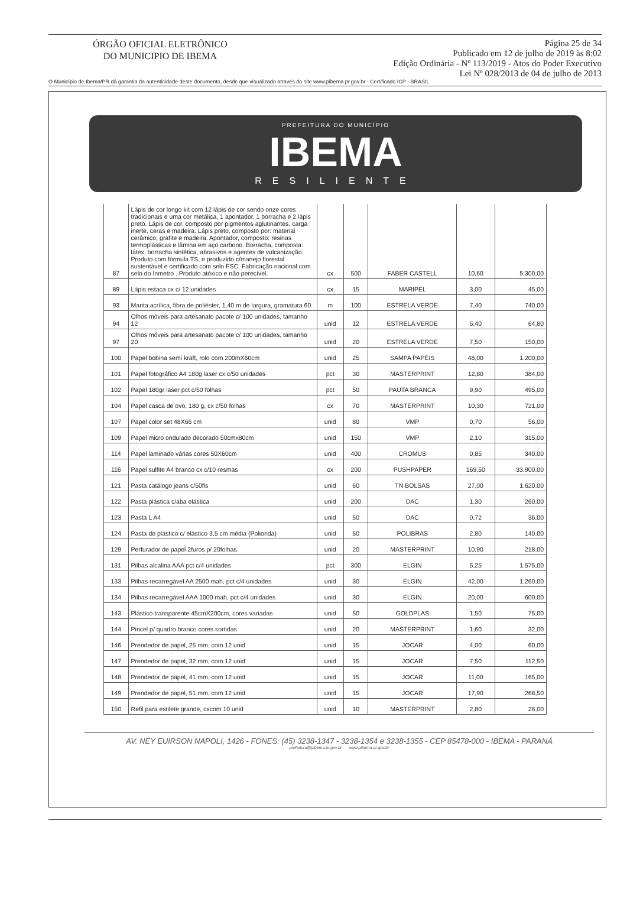ÓRGÃO OFICIAL ELETRÔNICO
DO MUNICIPIO DE IBEMA
Página 25 de 34
Publicado em 12 de julho de 2019 às 8:02
Edição Ordinária - Nº 113/2019 - Atos do Poder Executivo
Lei Nº 028/2013 de 04 de julho de 2013
O Município de Ibema/PR dá garantia da autenticidade deste documento, desde que visualizado através do site www.pibema.pr.gov.br - Certificado ICP - BRASIL
PREFEITURA DO MUNICÍPIO
IBEMA
RESILIENTE
| 87 | Lápis de cor longo kit com 12 lápis de cor sendo onze cores tradicionais e uma cor metálica, 1 apontador, 1 borracha e 2 lápis preto. Lápis de cor, composto por pigmentos aglutinantes, carga inerte, ceras e madeira. Lápis preto, composto por: material cerâmico, grafite e madeira. Apontador, composto: resinas termoplásticas e lâmina em aço carbono. Borracha, composta: látex, borracha sintética, abrasivos e agentes de vulcanização. Produto com fórmula TS, e produzido c/manejo florestal sustentável e certificado com selo FSC. Fabricação nacional com selo do Inmetro . Produto atóxico e não perecível. | cx | 500 | FABER CASTELL | 10,60 | 5.300,00 |
| 89 | Lápis estaca cx c/ 12 unidades | cx | 15 | MARIPEL | 3,00 | 45,00 |
| 93 | Manta acrílica, fibra de poliéster, 1,40 m de largura, gramatura 60 | m | 100 | ESTRELA VERDE | 7,40 | 740,00 |
| 94 | Olhos móveis para artesanato pacote c/ 100 unidades, tamanho 12 | unid | 12 | ESTRELA VERDE | 5,40 | 64,80 |
| 97 | Olhos móveis para artesanato pacote c/ 100 unidades, tamanho 20 | unid | 20 | ESTRELA VERDE | 7,50 | 150,00 |
| 100 | Papel bobina semi kraft, rolo com 200mX60cm | unid | 25 | SAMPA PAPÉIS | 48,00 | 1.200,00 |
| 101 | Papel fotográfico A4 180g laser cx c/50 unidades | pct | 30 | MASTERPRINT | 12,80 | 384,00 |
| 102 | Papel 180gr laser pct c/50 folhas | pct | 50 | PAUTA BRANCA | 9,90 | 495,00 |
| 104 | Papel casca de ovo, 180 g, cx c/50 folhas | cx | 70 | MASTERPRINT | 10,30 | 721,00 |
| 107 | Papel color set 48X66 cm | unid | 80 | VMP | 0,70 | 56,00 |
| 109 | Papel micro ondulado decorado 50cmx80cm | unid | 150 | VMP | 2,10 | 315,00 |
| 114 | Papel laminado várias cores 50X60cm | unid | 400 | CROMUS | 0,85 | 340,00 |
| 116 | Papel sulfite A4 branco cx c/10 resmas | cx | 200 | PUSHPAPER | 169,50 | 33.900,00 |
| 121 | Pasta catálogo jeans c/50fls | unid | 60 | TN BOLSAS | 27,00 | 1.620,00 |
| 122 | Pasta plástica c/aba elástica | unid | 200 | DAC | 1,30 | 260,00 |
| 123 | Pasta L A4 | unid | 50 | DAC | 0,72 | 36,00 |
| 124 | Pasta de plástico c/ elástico 3,5 cm média (Polionda) | unid | 50 | POLIBRAS | 2,80 | 140,00 |
| 129 | Perfurador de papel 2furos p/ 20folhas | unid | 20 | MASTERPRINT | 10,90 | 218,00 |
| 131 | Pilhas alcalina AAA pct c/4 unidades | pct | 300 | ELGIN | 5,25 | 1.575,00 |
| 133 | Pilhas recarregável AA 2500 mah, pct c/4 unidades | unid | 30 | ELGIN | 42,00 | 1.260,00 |
| 134 | Pilhas recarregável AAA 1000 mah, pct c/4 unidades | unid | 30 | ELGIN | 20,00 | 600,00 |
| 143 | Plástico transparente 45cmX200cm, cores variadas | unid | 50 | GOLDPLAS | 1,50 | 75,00 |
| 144 | Pincel p/ quadro branco cores sortidas | unid | 20 | MASTERPRINT | 1,60 | 32,00 |
| 146 | Prendedor de papel, 25 mm, com 12 unid | unid | 15 | JOCAR | 4,00 | 60,00 |
| 147 | Prendedor de papel, 32 mm, com 12 unid | unid | 15 | JOCAR | 7,50 | 112,50 |
| 148 | Prendedor de papel, 41 mm, com 12 unid | unid | 15 | JOCAR | 11,00 | 165,00 |
| 149 | Prendedor de papel, 51 mm, com 12 unid | unid | 15 | JOCAR | 17,90 | 268,50 |
| 150 | Refil para estilete grande, cxcom 10 unid | unid | 10 | MASTERPRINT | 2,80 | 28,00 |
AV. NEY EUIRSON NAPOLI, 1426 - FONES: (45) 3238-1347 - 3238-1354 e 3238-1355 - CEP 85478-000 - IBEMA - PARANÁ
prefeitura@pibema.pr.gov.br www.pibema.pr.gov.br